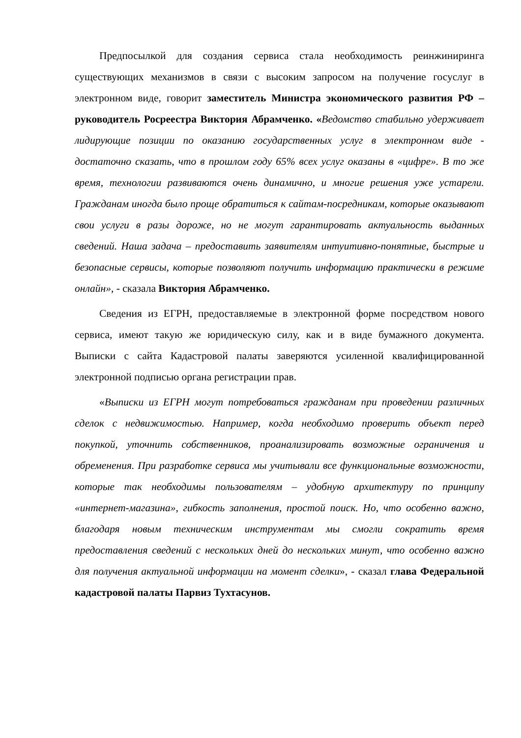Предпосылкой для создания сервиса стала необходимость реинжиниринга существующих механизмов в связи с высоким запросом на получение госуслуг в электронном виде, говорит заместитель Министра экономического развития РФ – руководитель Росреестра Виктория Абрамченко. «Ведомство стабильно удерживает лидирующие позиции по оказанию государственных услуг в электронном виде - достаточно сказать, что в прошлом году 65% всех услуг оказаны в «цифре». В то же время, технологии развиваются очень динамично, и многие решения уже устарели. Гражданам иногда было проще обратиться к сайтам-посредникам, которые оказывают свои услуги в разы дороже, но не могут гарантировать актуальность выданных сведений. Наша задача – предоставить заявителям интуитивно-понятные, быстрые и безопасные сервисы, которые позволяют получить информацию практически в режиме онлайн», - сказала Виктория Абрамченко.
Сведения из ЕГРН, предоставляемые в электронной форме посредством нового сервиса, имеют такую же юридическую силу, как и в виде бумажного документа. Выписки с сайта Кадастровой палаты заверяются усиленной квалифицированной электронной подписью органа регистрации прав.
«Выписки из ЕГРН могут потребоваться гражданам при проведении различных сделок с недвижимостью. Например, когда необходимо проверить объект перед покупкой, уточнить собственников, проанализировать возможные ограничения и обременения. При разработке сервиса мы учитывали все функциональные возможности, которые так необходимы пользователям – удобную архитектуру по принципу «интернет-магазина», гибкость заполнения, простой поиск. Но, что особенно важно, благодаря новым техническим инструментам мы смогли сократить время предоставления сведений с нескольких дней до нескольких минут, что особенно важно для получения актуальной информации на момент сделки», - сказал глава Федеральной кадастровой палаты Парвиз Тухтасунов.